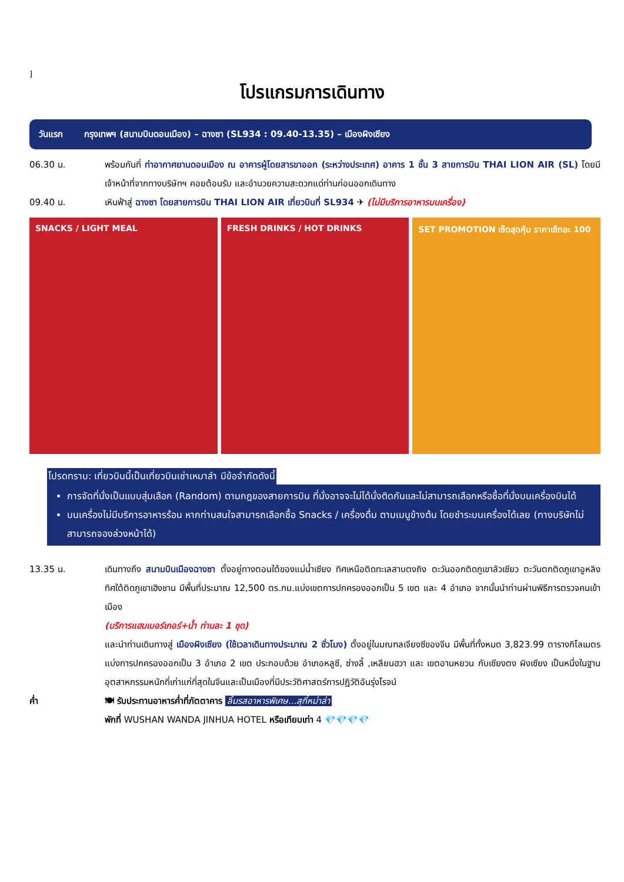]
โปรแกรมการเดินทาง
วันแรก กรุงเทพฯ (สนามบินดอนเมือง) – ฉางซา (SL934 : 09.40-13.35) – เมืองผิงเซียง
06.30 น. พร้อมกันที่ ท่าอากาศยานดอนเมือง ณ อาคารผู้โดยสารขาออก (ระหว่างประเทศ) อาคาร 1 ชั้น 3 สายการบิน THAI LION AIR (SL) โดยมีเจ้าหน้าที่จากทางบริษัทฯ คอยต้อนรับ และอำนวยความสะดวกแด่ท่านก่อนออกเดินทาง
09.40 น. เหินฟ้าสู่ ฉางซา โดยสายการบิน THAI LION AIR เที่ยวบินที่ SL934 ✈ (ไม่มีบริการอาหารบนเครื่อง)
SNACKS / LIGHT MEAL FRESH DRINKS / HOT DRINKS SET PROMOTION เซ็ตสุดคุ้ม ราคาเซ็ทละ 100
โปรดทราบ: เที่ยวบินนี้เป็นเที่ยวบินเช่าเหมาลำ มีข้อจำกัดดังนี้
การจัดที่นั่งเป็นแบบสุ่มเลือก (Random) ตามกฎของสายการบิน ที่นั่งอาจจะไม่ได้นั่งติดกันและไม่สามารถเลือกหรือซื้อที่นั่งบนเครื่องบินได้
บนเครื่องไม่มีบริการอาหารร้อน หากท่านสนใจสามารถเลือกซื้อ Snacks / เครื่องดื่ม ตามเมนูข้างต้น โดยชำระบนเครื่องได้เลย (ทางบริษัทไม่สามารถจองล่วงหน้าได้)
13.35 น. เดินทางถึง สนามบินเมืองฉางซา ตั้งอยู่ทางตอนใต้ของแม่น้ำเซียง ทิศเหนือติดทะเลสาบตงถิง ตะวันออกติดภูเขาลัวเซียว ตะวันตกติดภูเขาอูหลิง ทิศใต้ติดภูเขาเฮิงชาน มีพื้นที่ประมาณ 12,500 ตร.กม.แบ่งเขตการปกครองออกเป็น 5 เขต และ 4 อำเภอ จากนั้นนำท่านผ่านพิธีการตรวจคนเข้าเมือง
(บริการแฮมเบอร์เกอร์+น้ำ ท่านละ 1 ชุด)
และนำท่านเดินทางสู่ เมืองผิงเซียง (ใช้เวลาเดินทางประมาณ 2 ชั่วโมง) ตั้งอยู่ในมณฑลเจียงซีของจีน มีพื้นที่ทั้งหมด 3,823.99 ตารางกิโลเมตร แบ่งการปกครองออกเป็น 3 อำเภอ 2 เขต ประกอบด้วย อำเภอหลูซี, ซ่างลี้ ,เหลียนฮวา และ เขตอานหยวน กับเซียงตง ผิงเซียง เป็นหนึ่งในฐานอุตสาหกรรมหนักที่เก่าแก่ที่สุดในจีนและเป็นเมืองที่มีประวัติศาสตร์การปฏิวัติอันรุ่งโรจน์
ค่ำ 🍽 รับประทานอาหารค่ำที่ภัตตาคาร ลิ้มรสอาหารพิเศษ...สุกี้หม่าล่า
พักที่ WUSHAN WANDA JINHUA HOTEL หรือเทียบเท่า 4 💎💎💎💎